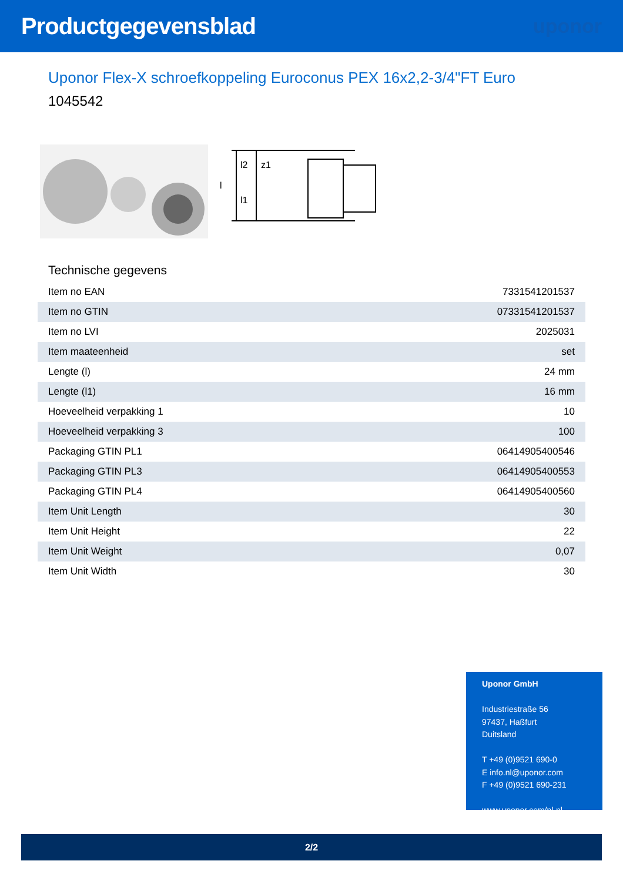Productgegevensblad
uponor
Uponor Flex-X schroefkoppeling Euroconus PEX 16x2,2-3/4"FT Euro
1045542
l1
l2
z1
l
Technische gegevens
| Item no EAN | 7331541201537 |
| Item no GTIN | 07331541201537 |
| Item no LVI | 2025031 |
| Item maateenheid | set |
| Lengte (l) | 24 mm |
| Lengte (l1) | 16 mm |
| Hoeveelheid verpakking 1 | 10 |
| Hoeveelheid verpakking 3 | 100 |
| Packaging GTIN PL1 | 06414905400546 |
| Packaging GTIN PL3 | 06414905400553 |
| Packaging GTIN PL4 | 06414905400560 |
| Item Unit Length | 30 |
| Item Unit Height | 22 |
| Item Unit Weight | 0,07 |
| Item Unit Width | 30 |
Uponor GmbH
Industriestraße 56
97437, Haßfurt
Duitsland
T +49 (0)9521 690-0
E info.nl@uponor.com
F +49 (0)9521 690-231
www.uponor.com/nl-nl
2/2